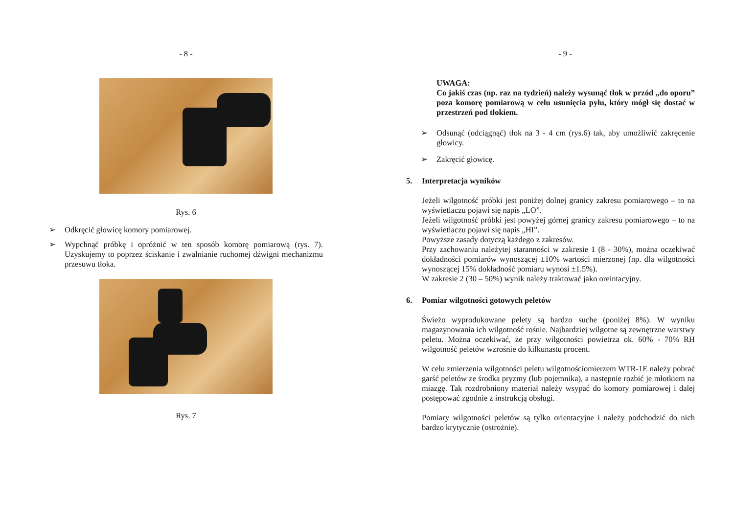- 8 -
Rys. 6
➢ Odkręcić głowicę komory pomiarowej.
➢
Wypchnąć próbkę i opróżnić w ten sposób komorę pomiarową (rys. 7). Uzyskujemy to poprzez ściskanie i zwalnianie ruchomej dźwigni mechanizmu przesuwu tłoka.
Rys. 7
- 9 -
UWAGA:
Co jakiś czas (np. raz na tydzień) należy wysunąć tłok w przód „do oporu” poza komorę pomiarową w celu usunięcia pyłu, który mógł się dostać w przestrzeń pod tłokiem.
➢
Odsunąć (odciągnąć) tłok na 3 - 4 cm (rys.6) tak, aby umożliwić zakręcenie głowicy.
➢ Zakręcić głowicę.
5. Interpretacja wyników
Jeżeli wilgotność próbki jest poniżej dolnej granicy zakresu pomiarowego – to na wyświetlaczu pojawi się napis „LO”.
Jeżeli wilgotność próbki jest powyżej górnej granicy zakresu pomiarowego – to na wyświetlaczu pojawi się napis „HI”.
Powyższe zasady dotyczą każdego z zakresów.
Przy zachowaniu należytej staranności w zakresie 1 (8 - 30%), można oczekiwać dokładności pomiarów wynoszącej ±10% wartości mierzonej (np. dla wilgotności wynoszącej 15% dokładność pomiaru wynosi ±1.5%).
W zakresie 2 (30 – 50%) wynik należy traktować jako oreintacyjny.
6. Pomiar wilgotności gotowych peletów
Świeżo wyprodukowane pelety są bardzo suche (poniżej 8%). W wyniku magazynowania ich wilgotność rośnie. Najbardziej wilgotne są zewnętrzne warstwy peletu. Można oczekiwać, że przy wilgotności powietrza ok. 60% - 70% RH wilgotność peletów wzrośnie do kilkunastu procent.
W celu zmierzenia wilgotności peletu wilgotnościomierzem WTR-1E należy pobrać garść peletów ze środka pryzmy (lub pojemnika), a następnie rozbić je młotkiem na miazgę. Tak rozdrobniony materiał należy wsypać do komory pomiarowej i dalej postępować zgodnie z instrukcją obsługi.
Pomiary wilgotności peletów są tylko orientacyjne i należy podchodzić do nich bardzo krytycznie (ostrożnie).